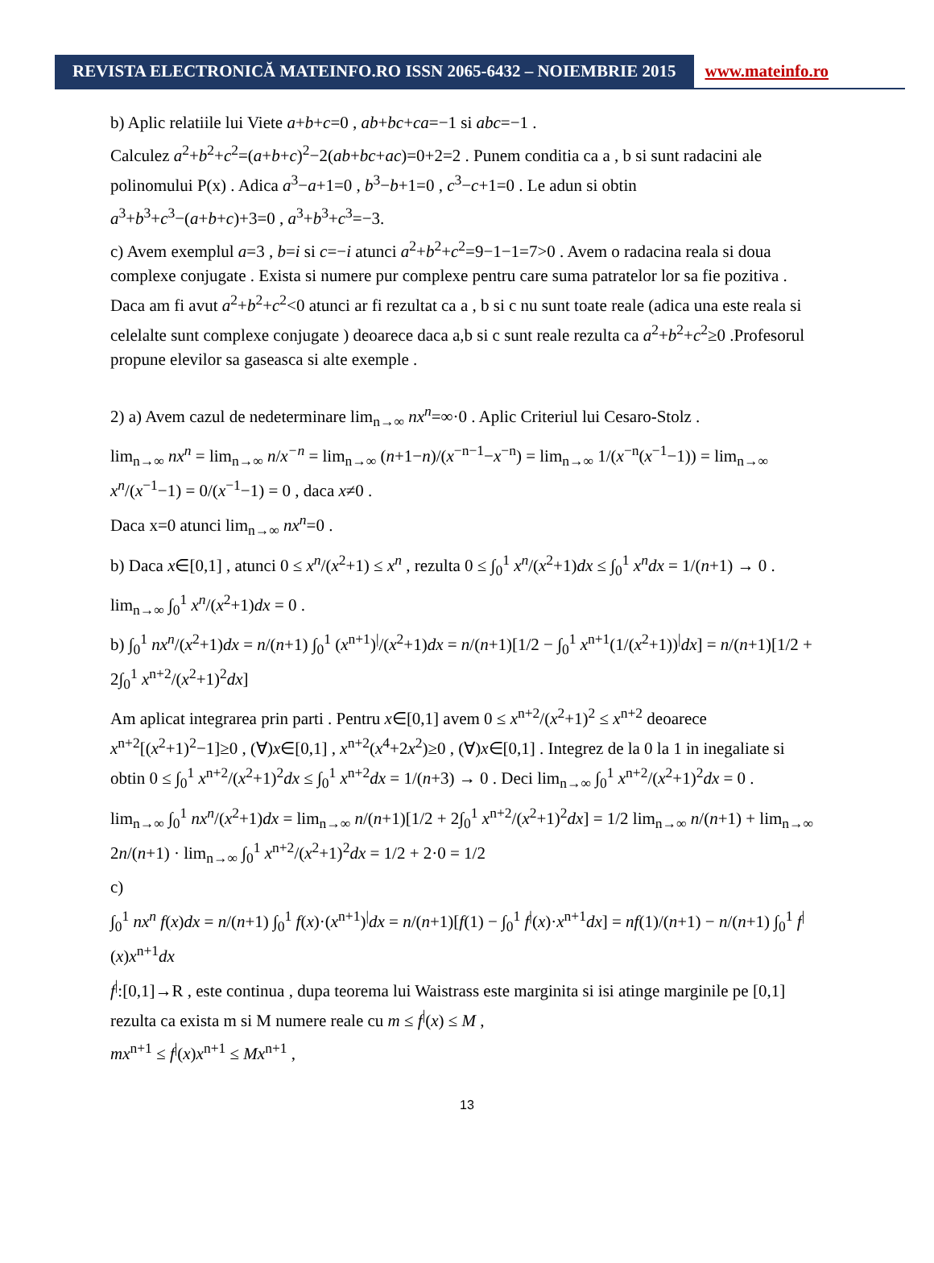REVISTA ELECTRONICĂ MATEINFO.RO ISSN 2065-6432 – NOIEMBRIE 2015
www.mateinfo.ro
b) Aplic relatiile lui Viete a+b+c=0 , ab+bc+ca=−1 si abc=−1 .
Calculez a<sup>2</sup>+b<sup>2</sup>+c<sup>2</sup>=(a+b+c)<sup>2</sup>−2(ab+bc+ac)=0+2=2 . Punem conditia ca a , b si sunt radacini ale polinomului P(x) . Adica a<sup>3</sup>−a+1=0 , b<sup>3</sup>−b+1=0 , c<sup>3</sup>−c+1=0 . Le adun si obtin
a<sup>3</sup>+b<sup>3</sup>+c<sup>3</sup>−(a+b+c)+3=0 , a<sup>3</sup>+b<sup>3</sup>+c<sup>3</sup>=−3.
c) Avem exemplul a=3 , b=i si c=−i atunci a<sup>2</sup>+b<sup>2</sup>+c<sup>2</sup>=9−1−1=7>0 . Avem o radacina reala si doua complexe conjugate . Exista si numere pur complexe pentru care suma patratelor lor sa fie pozitiva . Daca am fi avut a<sup>2</sup>+b<sup>2</sup>+c<sup>2</sup><0 atunci ar fi rezultat ca a , b si c nu sunt toate reale (adica una este reala si celelalte sunt complexe conjugate ) deoarece daca a,b si c sunt reale rezulta ca a<sup>2</sup>+b<sup>2</sup>+c<sup>2</sup>≥0 .Profesorul propune elevilor sa gaseasca si alte exemple .
2) a) Avem cazul de nedeterminare lim<sub>n→∞</sub> nx<sup>n</sup>=∞·0 . Aplic Criteriul lui Cesaro-Stolz .
lim<sub>n→∞</sub> nx<sup>n</sup> = lim<sub>n→∞</sub> n/x<sup>−n</sup> = lim<sub>n→∞</sub> (n+1−n)/(x<sup>−n−1</sup>−x<sup>−n</sup>) = lim<sub>n→∞</sub> 1/(x<sup>−n</sup>(x<sup>−1</sup>−1)) = lim<sub>n→∞</sub> x<sup>n</sup>/(x<sup>−1</sup>−1) = 0/(x<sup>−1</sup>−1) = 0 , daca x≠0 .
Daca x=0 atunci lim<sub>n→∞</sub> nx<sup>n</sup>=0 .
b) Daca x∈[0,1] , atunci 0 ≤ x<sup>n</sup>/(x<sup>2</sup>+1) ≤ x<sup>n</sup> , rezulta 0 ≤ ∫<sub>0</sub><sup>1</sup> x<sup>n</sup>/(x<sup>2</sup>+1)dx ≤ ∫<sub>0</sub><sup>1</sup> x<sup>n</sup>dx = 1/(n+1) → 0 .
lim<sub>n→∞</sub> ∫<sub>0</sub><sup>1</sup> x<sup>n</sup>/(x<sup>2</sup>+1)dx = 0 .
b) ∫<sub>0</sub><sup>1</sup> nx<sup>n</sup>/(x<sup>2</sup>+1)dx = n/(n+1) ∫<sub>0</sub><sup>1</sup> (x<sup>n+1</sup>)<sup>|</sup>/(x<sup>2</sup>+1)dx = n/(n+1)[1/2 − ∫<sub>0</sub><sup>1</sup> x<sup>n+1</sup>(1/(x<sup>2</sup>+1))<sup>|</sup>dx] = n/(n+1)[1/2 + 2∫<sub>0</sub><sup>1</sup> x<sup>n+2</sup>/(x<sup>2</sup>+1)<sup>2</sup>dx]
Am aplicat integrarea prin parti . Pentru x∈[0,1] avem 0 ≤ x<sup>n+2</sup>/(x<sup>2</sup>+1)<sup>2</sup> ≤ x<sup>n+2</sup> deoarece x<sup>n+2</sup>[(x<sup>2</sup>+1)<sup>2</sup>−1]≥0 , (∀)x∈[0,1] , x<sup>n+2</sup>(x<sup>4</sup>+2x<sup>2</sup>)≥0 , (∀)x∈[0,1] . Integrez de la 0 la 1 in inegaliate si obtin 0 ≤ ∫<sub>0</sub><sup>1</sup> x<sup>n+2</sup>/(x<sup>2</sup>+1)<sup>2</sup>dx ≤ ∫<sub>0</sub><sup>1</sup> x<sup>n+2</sup>dx = 1/(n+3) → 0 . Deci lim<sub>n→∞</sub> ∫<sub>0</sub><sup>1</sup> x<sup>n+2</sup>/(x<sup>2</sup>+1)<sup>2</sup>dx = 0 .
lim<sub>n→∞</sub> ∫<sub>0</sub><sup>1</sup> nx<sup>n</sup>/(x<sup>2</sup>+1)dx = lim<sub>n→∞</sub> n/(n+1)[1/2 + 2∫<sub>0</sub><sup>1</sup> x<sup>n+2</sup>/(x<sup>2</sup>+1)<sup>2</sup>dx] = 1/2 lim<sub>n→∞</sub> n/(n+1) + lim<sub>n→∞</sub> 2n/(n+1) · lim<sub>n→∞</sub> ∫<sub>0</sub><sup>1</sup> x<sup>n+2</sup>/(x<sup>2</sup>+1)<sup>2</sup>dx = 1/2 + 2·0 = 1/2
c)
∫<sub>0</sub><sup>1</sup> nx<sup>n</sup> f(x)dx = n/(n+1) ∫<sub>0</sub><sup>1</sup> f(x)·(x<sup>n+1</sup>)<sup>|</sup>dx = n/(n+1)[f(1) − ∫<sub>0</sub><sup>1</sup> f<sup>|</sup>(x)·x<sup>n+1</sup>dx] = nf(1)/(n+1) − n/(n+1) ∫<sub>0</sub><sup>1</sup> f<sup>|</sup>(x)x<sup>n+1</sup>dx
f<sup>|</sup>:[0,1]→R , este continua , dupa teorema lui Waistrass este marginita si isi atinge marginile pe [0,1] rezulta ca exista m si M numere reale cu m ≤ f<sup>|</sup>(x) ≤ M ,
mx<sup>n+1</sup> ≤ f<sup>|</sup>(x)x<sup>n+1</sup> ≤ Mx<sup>n+1</sup> ,
13